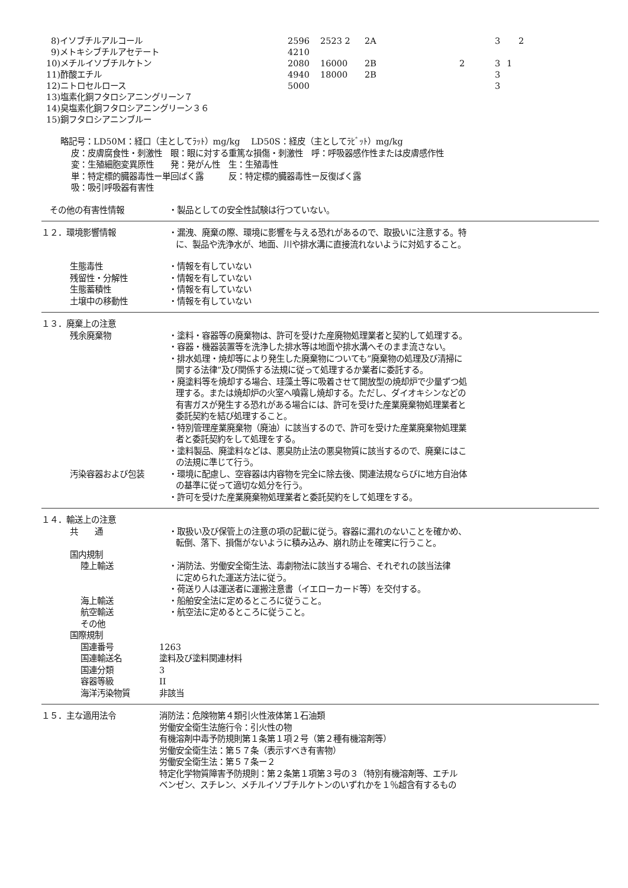| 8)イソブチルアルコール | 2596 | 2523 2 | 2A | | 3 | 2 |
| 9)メトキシブチルアセテート | 4210 | | | | | |
| 10)メチルイソブチルケトン | 2080 | 16000 | 2B | 2 | 3 | 1 |
| 11)酢酸エチル | 4940 | 18000 | 2B | | 3 | |
| 12)ニトロセルロース | 5000 | | | | 3 | |
| 13)塩素化銅フタロシアニングリーン７ | | | | | | |
| 14)臭塩素化銅フタロシアニングリーン３６ | | | | | | |
| 15)銅フタロシアニンブルー | | | | | | |
略記号：LD50M：経口（主としてﾗｯﾄ）mg/kg　 LD50S：経皮（主としてﾗﾋﾞｯﾄ）mg/kg
皮：皮膚腐食性・刺激性　眼：眼に対する重篤な損傷・刺激性　呼：呼吸器感作性または皮膚感作性
変：生殖細胞変異原性　　発：発がん性　生：生殖毒性
単：特定標的臓器毒性ー単回ばく露　　　反：特定標的臓器毒性ー反復ばく露
吸：吸引呼吸器有害性
その他の有害性情報 ・製品としての安全性試験は行つていない。
１２．環境影響情報 ・漏洩、廃棄の際、環境に影響を与える恐れがあるので、取扱いに注意する。特
に、製品や洗浄水が、地面、川や排水溝に直接流れないように対処すること。
生態毒性 ・情報を有していない
残留性・分解性 ・情報を有していない
生態蓄積性 ・情報を有していない
土壌中の移動性 ・情報を有していない
１３．廃棄上の注意
残余廃棄物 ・塗料・容器等の廃棄物は、許可を受けた産廃物処理業者と契約して処理する。
・容器・機器装置等を洗浄した排水等は地面や排水溝へそのまま流さない。
・排水処理・焼却等により発生した廃棄物についても”廃棄物の処理及び清掃に
関する法律”及び関係する法規に従って処理するか業者に委託する。
・廃塗料等を焼却する場合、珪藻土等に吸着させて開放型の焼却炉で少量ずつ処
理する。または焼却炉の火室へ噴霧し焼却する。ただし、ダイオキシンなどの
有害ガスが発生する恐れがある場合には、許可を受けた産業廃棄物処理業者と
委託契約を結び処理すること。
・特別管理産業廃棄物（廃油）に該当するので、許可を受けた産業廃棄物処理業
者と委託契約をして処理をする。
・塗料製品、廃塗料などは、悪臭防止法の悪臭物質に該当するので、廃棄にはこ
の法規に準じて行う。
汚染容器および包装 ・環境に配慮し、空容器は内容物を完全に除去後、関連法規ならびに地方自治体
の基準に従って適切な処分を行う。
・許可を受けた産業廃棄物処理業者と委託契約をして処理をする。
１４．輸送上の注意
共　　通 ・取扱い及び保管上の注意の項の記載に従う。容器に漏れのないことを確かめ、
転倒、落下、損傷がないように積み込み、崩れ防止を確実に行うこと。
国内規制
陸上輸送 ・消防法、労働安全衛生法、毒劇物法に該当する場合、それぞれの該当法律
に定められた運送方法に従う。
・荷送り人は運送者に運搬注意書（イエローカード等）を交付する。
海上輸送 ・船舶安全法に定めるところに従うこと。
航空輸送 ・航空法に定めるところに従うこと。
その他
国際規制
国連番号 1263
国連輸送名 塗料及び塗料関連材料
国連分類 3
容器等級 II
海洋汚染物質 非該当
１５．主な適用法令 消防法：危険物第４類引火性液体第１石油類
労働安全衛生法施行令：引火性の物
有機溶剤中毒予防規則第１条第１項２号（第２種有機溶剤等）
労働安全衛生法：第５７条（表示すべき有害物）
労働安全衛生法：第５７条ー２
特定化学物質障害予防規則：第２条第１項第３号の３（特別有機溶剤等、エチル
ベンゼン、スチレン、メチルイソブチルケトンのいずれかを１％超含有するもの